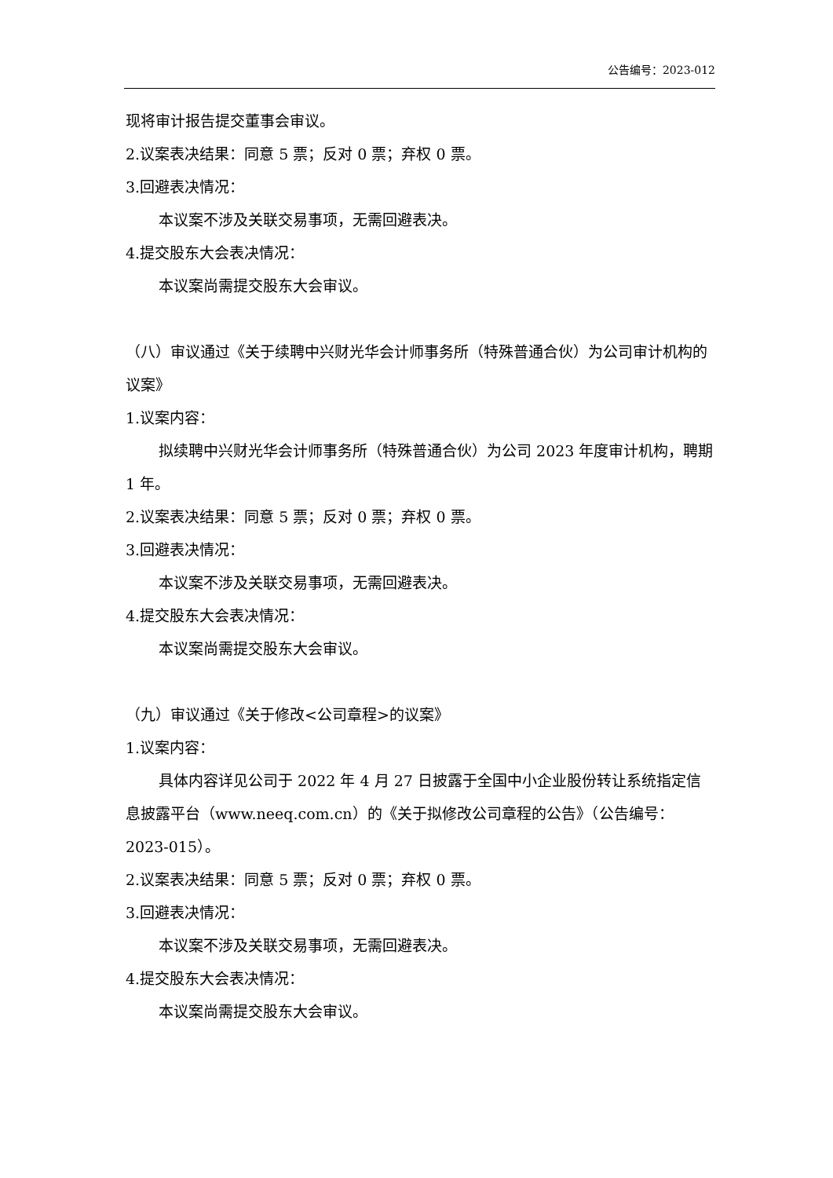公告编号：2023-012
现将审计报告提交董事会审议。
2.议案表决结果：同意 5 票；反对 0 票；弃权 0 票。
3.回避表决情况：
本议案不涉及关联交易事项，无需回避表决。
4.提交股东大会表决情况：
本议案尚需提交股东大会审议。
（八）审议通过《关于续聘中兴财光华会计师事务所（特殊普通合伙）为公司审计机构的议案》
1.议案内容：
拟续聘中兴财光华会计师事务所（特殊普通合伙）为公司 2023 年度审计机构，聘期 1 年。
2.议案表决结果：同意 5 票；反对 0 票；弃权 0 票。
3.回避表决情况：
本议案不涉及关联交易事项，无需回避表决。
4.提交股东大会表决情况：
本议案尚需提交股东大会审议。
（九）审议通过《关于修改<公司章程>的议案》
1.议案内容：
具体内容详见公司于 2022 年 4 月 27 日披露于全国中小企业股份转让系统指定信息披露平台（www.neeq.com.cn）的《关于拟修改公司章程的公告》（公告编号：2023-015）。
2.议案表决结果：同意 5 票；反对 0 票；弃权 0 票。
3.回避表决情况：
本议案不涉及关联交易事项，无需回避表决。
4.提交股东大会表决情况：
本议案尚需提交股东大会审议。